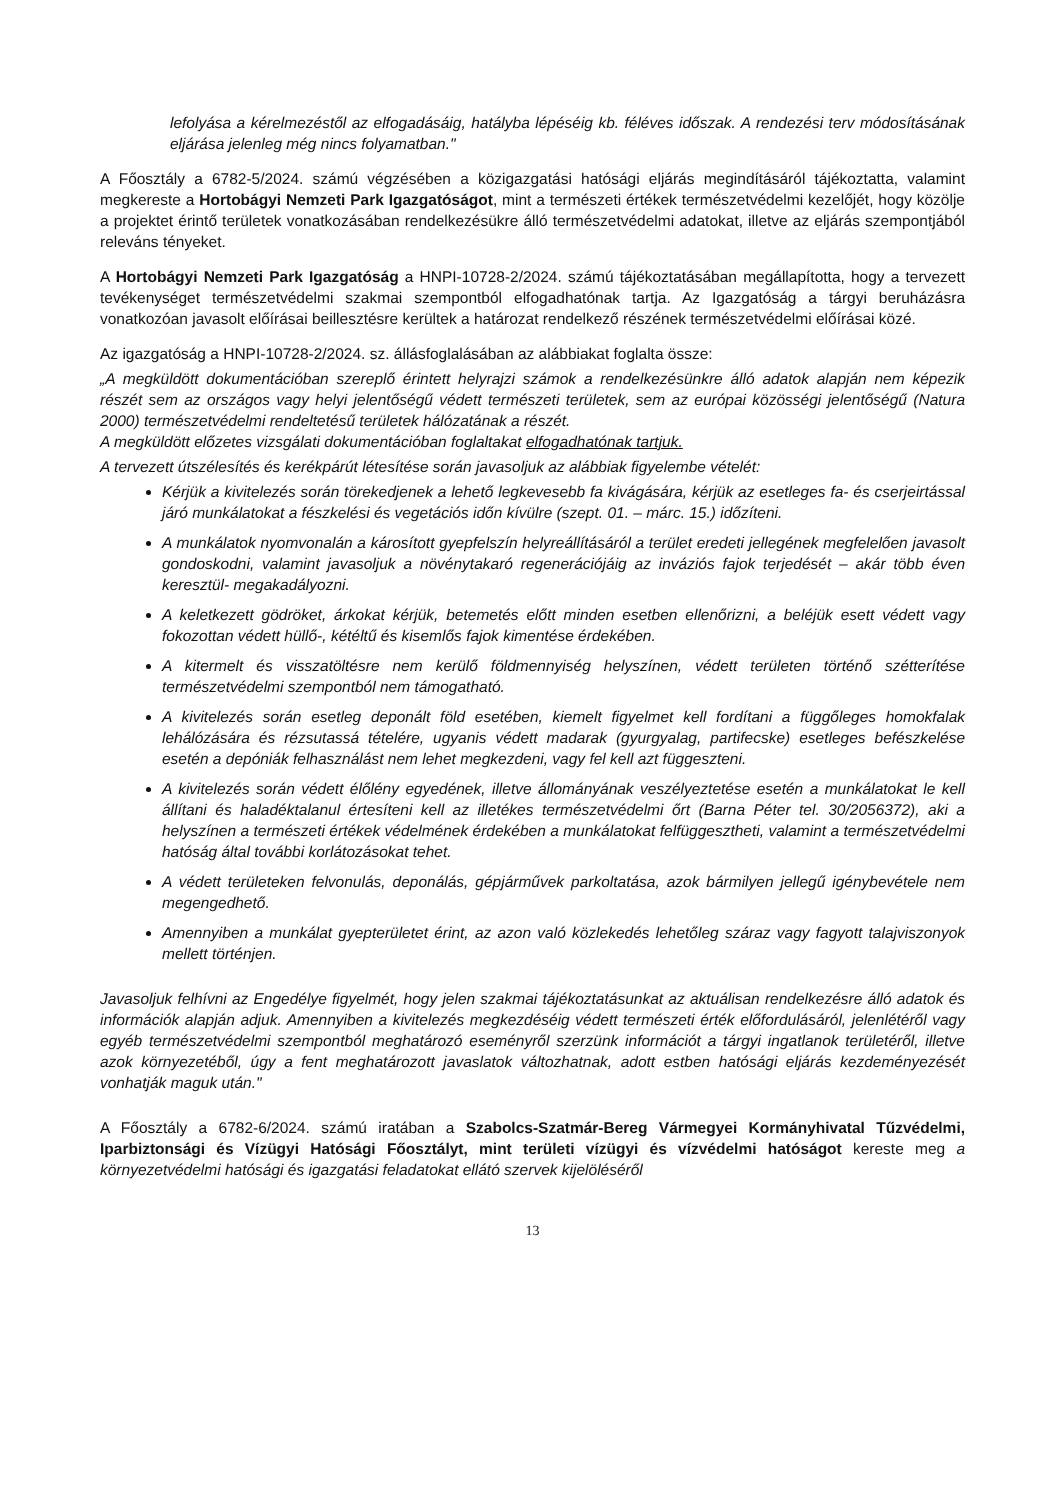lefolyása a kérelmezéstől az elfogadásáig, hatályba lépéséig kb. féléves időszak. A rendezési terv módosításának eljárása jelenleg még nincs folyamatban."
A Főosztály a 6782-5/2024. számú végzésében a közigazgatási hatósági eljárás megindításáról tájékoztatta, valamint megkereste a Hortobágyi Nemzeti Park Igazgatóságot, mint a természeti értékek természetvédelmi kezelőjét, hogy közölje a projektet érintő területek vonatkozásában rendelkezésükre álló természetvédelmi adatokat, illetve az eljárás szempontjából releváns tényeket.
A Hortobágyi Nemzeti Park Igazgatóság a HNPI-10728-2/2024. számú tájékoztatásában megállapította, hogy a tervezett tevékenységet természetvédelmi szakmai szempontból elfogadhatónak tartja. Az Igazgatóság a tárgyi beruházásra vonatkozóan javasolt előírásai beillesztésre kerültek a határozat rendelkező részének természetvédelmi előírásai közé.
Az igazgatóság a HNPI-10728-2/2024. sz. állásfoglalásában az alábbiakat foglalta össze:
„A megküldött dokumentációban szereplő érintett helyrajzi számok a rendelkezésünkre álló adatok alapján nem képezik részét sem az országos vagy helyi jelentőségű védett természeti területek, sem az európai közösségi jelentőségű (Natura 2000) természetvédelmi rendeltetésű területek hálózatának a részét.
A megküldött előzetes vizsgálati dokumentációban foglaltakat elfogadhatónak tartjuk.
A tervezett útszélesítés és kerékpárút létesítése során javasoljuk az alábbiak figyelembe vételét:
Kérjük a kivitelezés során törekedjenek a lehető legkevesebb fa kivágására, kérjük az esetleges fa- és cserjeirtással járó munkálatokat a fészkelési és vegetációs időn kívülre (szept. 01. – márc. 15.) időzíteni.
A munkálatok nyomvonalán a károsított gyepfelszín helyreállításáról a terület eredeti jellegének megfelelően javasolt gondoskodni, valamint javasoljuk a növénytakaró regenerációjáig az inváziós fajok terjedését – akár több éven keresztül- megakadályozni.
A keletkezett gödröket, árkokat kérjük, betemetés előtt minden esetben ellenőrizni, a beléjük esett védett vagy fokozottan védett hüllő-, kétéltű és kisemlős fajok kimentése érdekében.
A kitermelt és visszatöltésre nem kerülő földmennyiség helyszínen, védett területen történő szétterítése természetvédelmi szempontból nem támogatható.
A kivitelezés során esetleg deponált föld esetében, kiemelt figyelmet kell fordítani a függőleges homokfalak lehálózására és rézsutassá tételére, ugyanis védett madarak (gyurgyalag, partifecske) esetleges befészkelése esetén a depóniák felhasználást nem lehet megkezdeni, vagy fel kell azt függeszteni.
A kivitelezés során védett élőlény egyedének, illetve állományának veszélyeztetése esetén a munkálatokat le kell állítani és haladéktalanul értesíteni kell az illetékes természetvédelmi őrt (Barna Péter tel. 30/2056372), aki a helyszínen a természeti értékek védelmének érdekében a munkálatokat felfüggesztheti, valamint a természetvédelmi hatóság által további korlátozásokat tehet.
A védett területeken felvonulás, deponálás, gépjárművek parkoltatása, azok bármilyen jellegű igénybevétele nem megengedhető.
Amennyiben a munkálat gyepterületet érint, az azon való közlekedés lehetőleg száraz vagy fagyott talajviszonyok mellett történjen.
Javasoljuk felhívni az Engedélye figyelmét, hogy jelen szakmai tájékoztatásunkat az aktuálisan rendelkezésre álló adatok és információk alapján adjuk. Amennyiben a kivitelezés megkezdéséig védett természeti érték előfordulásáról, jelenlétéről vagy egyéb természetvédelmi szempontból meghatározó eseményről szerzünk információt a tárgyi ingatlanok területéről, illetve azok környezetéből, úgy a fent meghatározott javaslatok változhatnak, adott estben hatósági eljárás kezdeményezését vonhatják maguk után."
A Főosztály a 6782-6/2024. számú iratában a Szabolcs-Szatmár-Bereg Vármegyei Kormányhivatal Tűzvédelmi, Iparbiztonsági és Vízügyi Hatósági Főosztályt, mint területi vízügyi és vízvédelmi hatóságot kereste meg a környezetvédelmi hatósági és igazgatási feladatokat ellátó szervek kijelöléséről
13